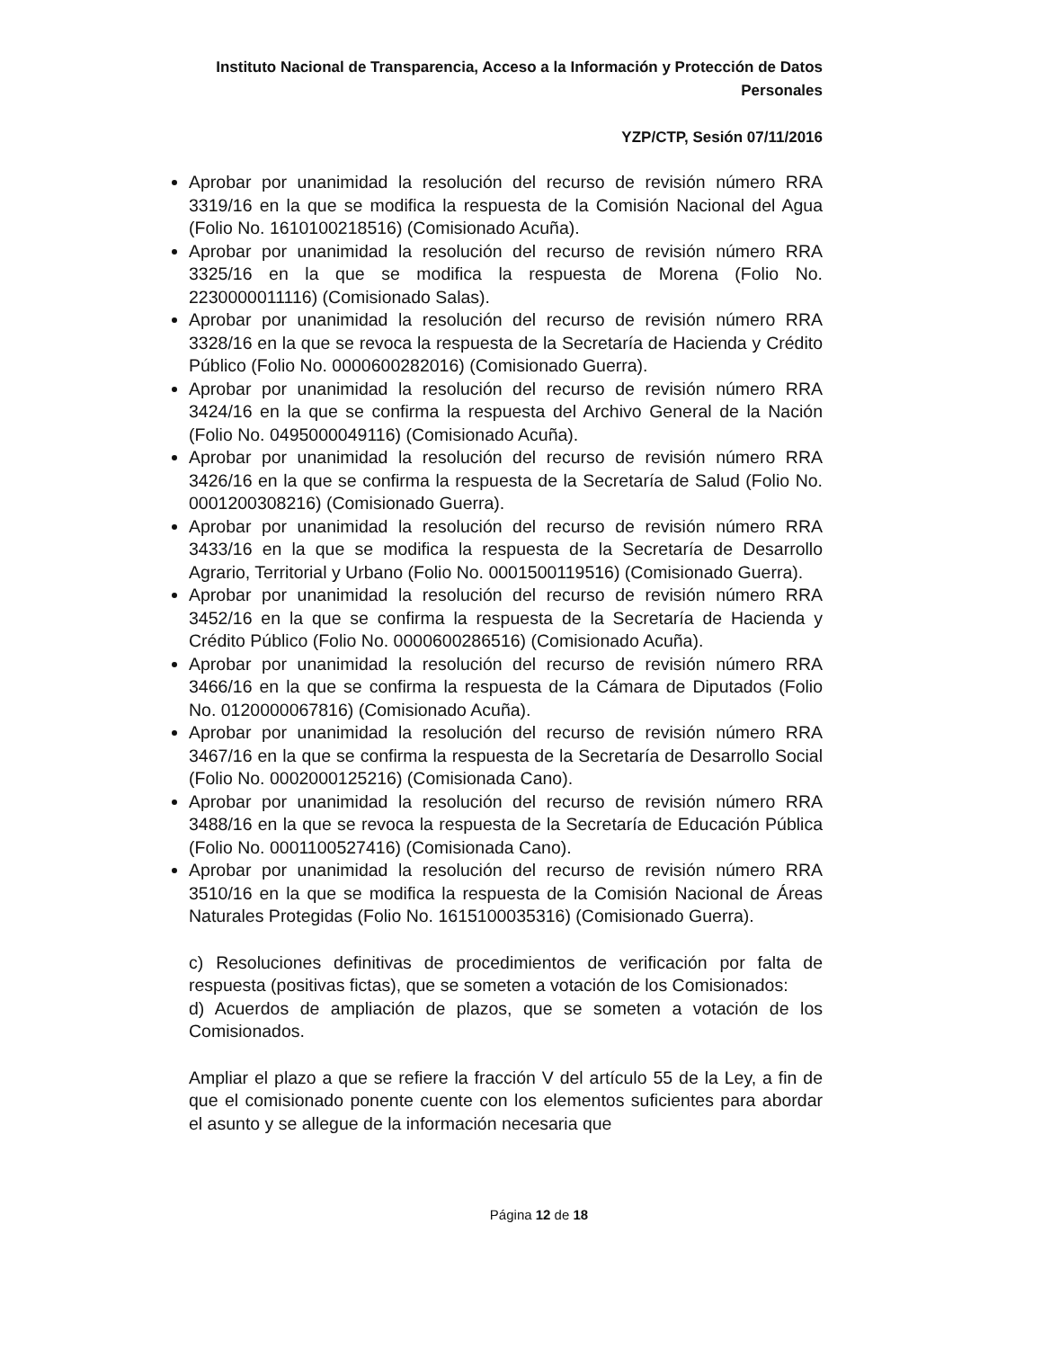Instituto Nacional de Transparencia, Acceso a la Información y Protección de Datos Personales
YZP/CTP, Sesión 07/11/2016
Aprobar por unanimidad la resolución del recurso de revisión número RRA 3319/16 en la que se modifica la respuesta de la Comisión Nacional del Agua (Folio No. 1610100218516) (Comisionado Acuña).
Aprobar por unanimidad la resolución del recurso de revisión número RRA 3325/16 en la que se modifica la respuesta de Morena (Folio No. 2230000011116) (Comisionado Salas).
Aprobar por unanimidad la resolución del recurso de revisión número RRA 3328/16 en la que se revoca la respuesta de la Secretaría de Hacienda y Crédito Público (Folio No. 0000600282016) (Comisionado Guerra).
Aprobar por unanimidad la resolución del recurso de revisión número RRA 3424/16 en la que se confirma la respuesta del Archivo General de la Nación (Folio No. 0495000049116) (Comisionado Acuña).
Aprobar por unanimidad la resolución del recurso de revisión número RRA 3426/16 en la que se confirma la respuesta de la Secretaría de Salud (Folio No. 0001200308216) (Comisionado Guerra).
Aprobar por unanimidad la resolución del recurso de revisión número RRA 3433/16 en la que se modifica la respuesta de la Secretaría de Desarrollo Agrario, Territorial y Urbano (Folio No. 0001500119516) (Comisionado Guerra).
Aprobar por unanimidad la resolución del recurso de revisión número RRA 3452/16 en la que se confirma la respuesta de la Secretaría de Hacienda y Crédito Público (Folio No. 0000600286516) (Comisionado Acuña).
Aprobar por unanimidad la resolución del recurso de revisión número RRA 3466/16 en la que se confirma la respuesta de la Cámara de Diputados (Folio No. 0120000067816) (Comisionado Acuña).
Aprobar por unanimidad la resolución del recurso de revisión número RRA 3467/16 en la que se confirma la respuesta de la Secretaría de Desarrollo Social (Folio No. 0002000125216) (Comisionada Cano).
Aprobar por unanimidad la resolución del recurso de revisión número RRA 3488/16 en la que se revoca la respuesta de la Secretaría de Educación Pública (Folio No. 0001100527416) (Comisionada Cano).
Aprobar por unanimidad la resolución del recurso de revisión número RRA 3510/16 en la que se modifica la respuesta de la Comisión Nacional de Áreas Naturales Protegidas (Folio No. 1615100035316) (Comisionado Guerra).
c) Resoluciones definitivas de procedimientos de verificación por falta de respuesta (positivas fictas), que se someten a votación de los Comisionados:
d) Acuerdos de ampliación de plazos, que se someten a votación de los Comisionados.
Ampliar el plazo a que se refiere la fracción V del artículo 55 de la Ley, a fin de que el comisionado ponente cuente con los elementos suficientes para abordar el asunto y se allegue de la información necesaria que
Página 12 de 18